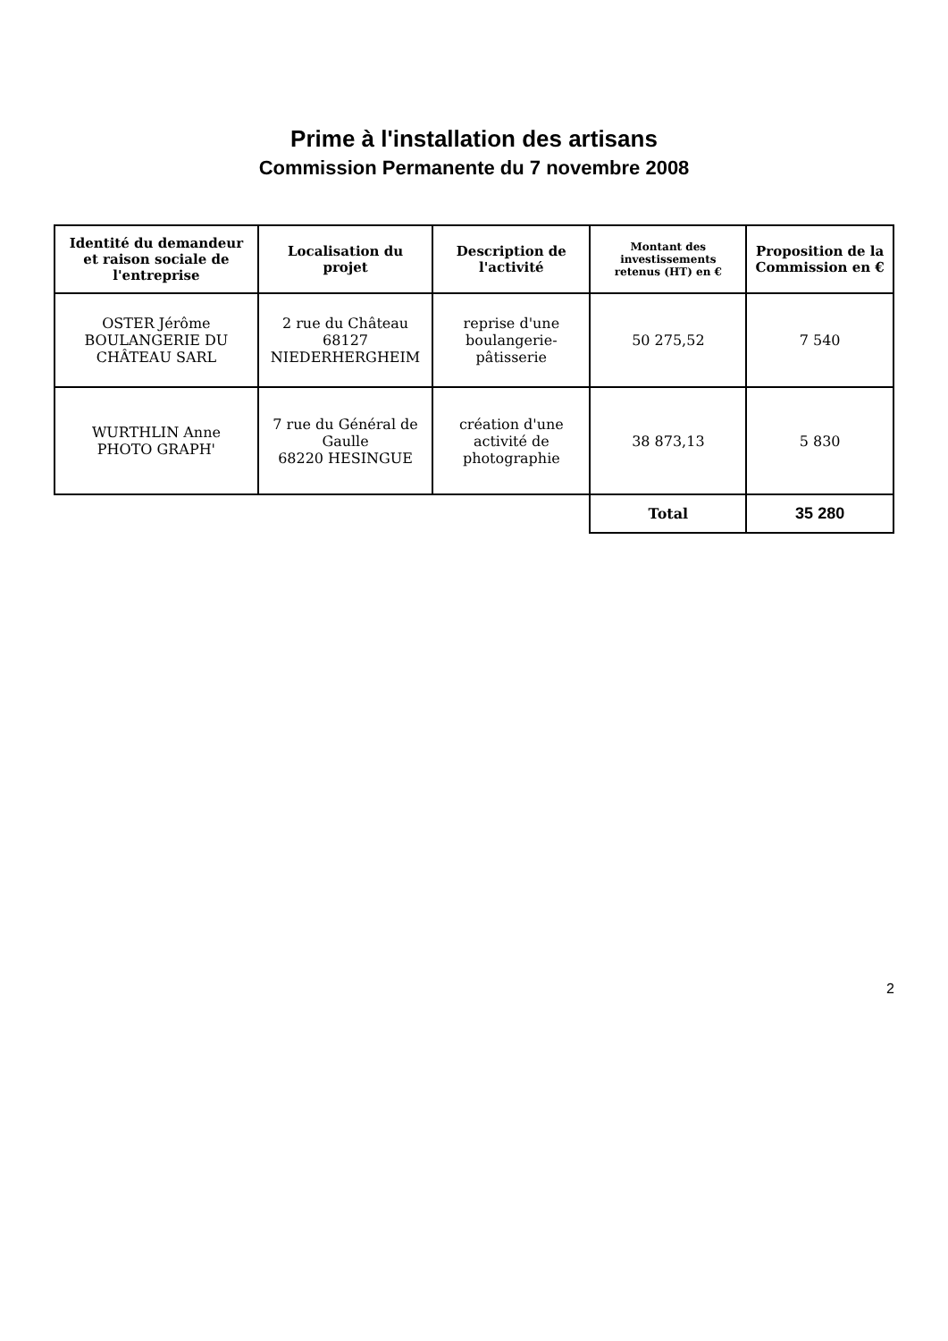Prime à l'installation des artisans
Commission Permanente du 7 novembre 2008
| Identité du demandeur et raison sociale de l'entreprise | Localisation du projet | Description de l'activité | Montant des investissements retenus (HT) en € | Proposition de la Commission en € |
| --- | --- | --- | --- | --- |
| OSTER Jérôme BOULANGERIE DU CHÂTEAU SARL | 2 rue du Château 68127 NIEDERHERGHEIM | reprise d'une boulangerie-pâtisserie | 50 275,52 | 7 540 |
| WURTHLIN Anne PHOTO GRAPH' | 7 rue du Général de Gaulle 68220 HESINGUE | création d'une activité de photographie | 38 873,13 | 5 830 |
| | | | Total | 35 280 |
2